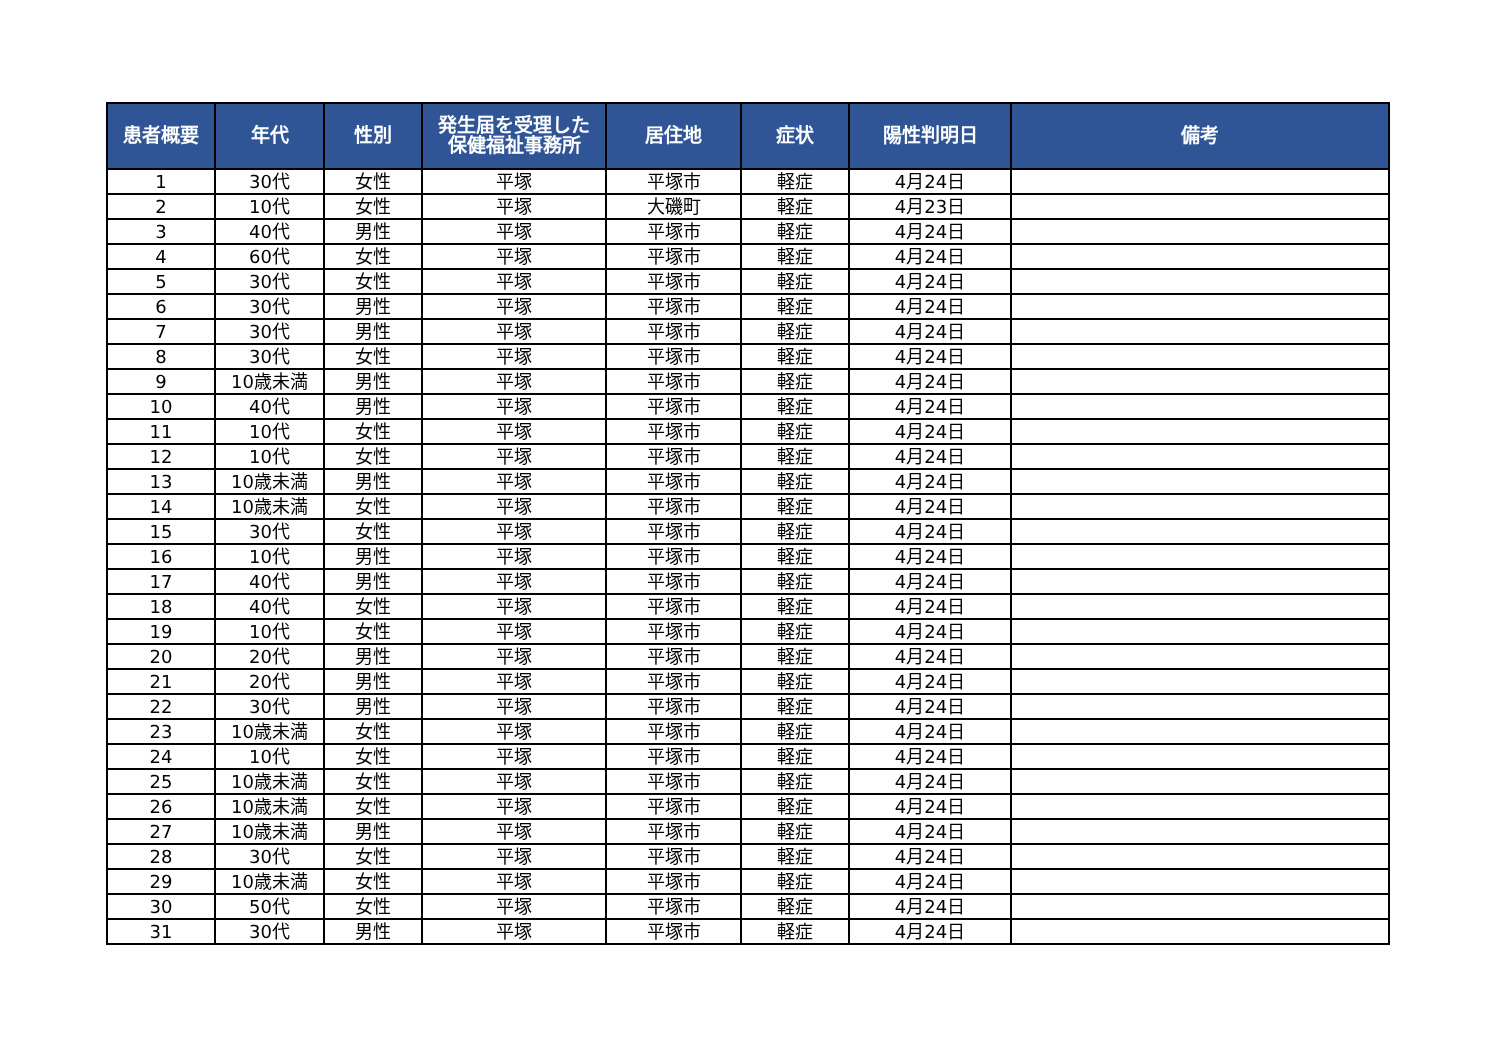| 患者概要 | 年代 | 性別 | 発生届を受理した 保健福祉事務所 | 居住地 | 症状 | 陽性判明日 | 備考 |
| --- | --- | --- | --- | --- | --- | --- | --- |
| 1 | 30代 | 女性 | 平塚 | 平塚市 | 軽症 | 4月24日 | |
| 2 | 10代 | 女性 | 平塚 | 大磯町 | 軽症 | 4月23日 | |
| 3 | 40代 | 男性 | 平塚 | 平塚市 | 軽症 | 4月24日 | |
| 4 | 60代 | 女性 | 平塚 | 平塚市 | 軽症 | 4月24日 | |
| 5 | 30代 | 女性 | 平塚 | 平塚市 | 軽症 | 4月24日 | |
| 6 | 30代 | 男性 | 平塚 | 平塚市 | 軽症 | 4月24日 | |
| 7 | 30代 | 男性 | 平塚 | 平塚市 | 軽症 | 4月24日 | |
| 8 | 30代 | 女性 | 平塚 | 平塚市 | 軽症 | 4月24日 | |
| 9 | 10歳未満 | 男性 | 平塚 | 平塚市 | 軽症 | 4月24日 | |
| 10 | 40代 | 男性 | 平塚 | 平塚市 | 軽症 | 4月24日 | |
| 11 | 10代 | 女性 | 平塚 | 平塚市 | 軽症 | 4月24日 | |
| 12 | 10代 | 女性 | 平塚 | 平塚市 | 軽症 | 4月24日 | |
| 13 | 10歳未満 | 男性 | 平塚 | 平塚市 | 軽症 | 4月24日 | |
| 14 | 10歳未満 | 女性 | 平塚 | 平塚市 | 軽症 | 4月24日 | |
| 15 | 30代 | 女性 | 平塚 | 平塚市 | 軽症 | 4月24日 | |
| 16 | 10代 | 男性 | 平塚 | 平塚市 | 軽症 | 4月24日 | |
| 17 | 40代 | 男性 | 平塚 | 平塚市 | 軽症 | 4月24日 | |
| 18 | 40代 | 女性 | 平塚 | 平塚市 | 軽症 | 4月24日 | |
| 19 | 10代 | 女性 | 平塚 | 平塚市 | 軽症 | 4月24日 | |
| 20 | 20代 | 男性 | 平塚 | 平塚市 | 軽症 | 4月24日 | |
| 21 | 20代 | 男性 | 平塚 | 平塚市 | 軽症 | 4月24日 | |
| 22 | 30代 | 男性 | 平塚 | 平塚市 | 軽症 | 4月24日 | |
| 23 | 10歳未満 | 女性 | 平塚 | 平塚市 | 軽症 | 4月24日 | |
| 24 | 10代 | 女性 | 平塚 | 平塚市 | 軽症 | 4月24日 | |
| 25 | 10歳未満 | 女性 | 平塚 | 平塚市 | 軽症 | 4月24日 | |
| 26 | 10歳未満 | 女性 | 平塚 | 平塚市 | 軽症 | 4月24日 | |
| 27 | 10歳未満 | 男性 | 平塚 | 平塚市 | 軽症 | 4月24日 | |
| 28 | 30代 | 女性 | 平塚 | 平塚市 | 軽症 | 4月24日 | |
| 29 | 10歳未満 | 女性 | 平塚 | 平塚市 | 軽症 | 4月24日 | |
| 30 | 50代 | 女性 | 平塚 | 平塚市 | 軽症 | 4月24日 | |
| 31 | 30代 | 男性 | 平塚 | 平塚市 | 軽症 | 4月24日 | |